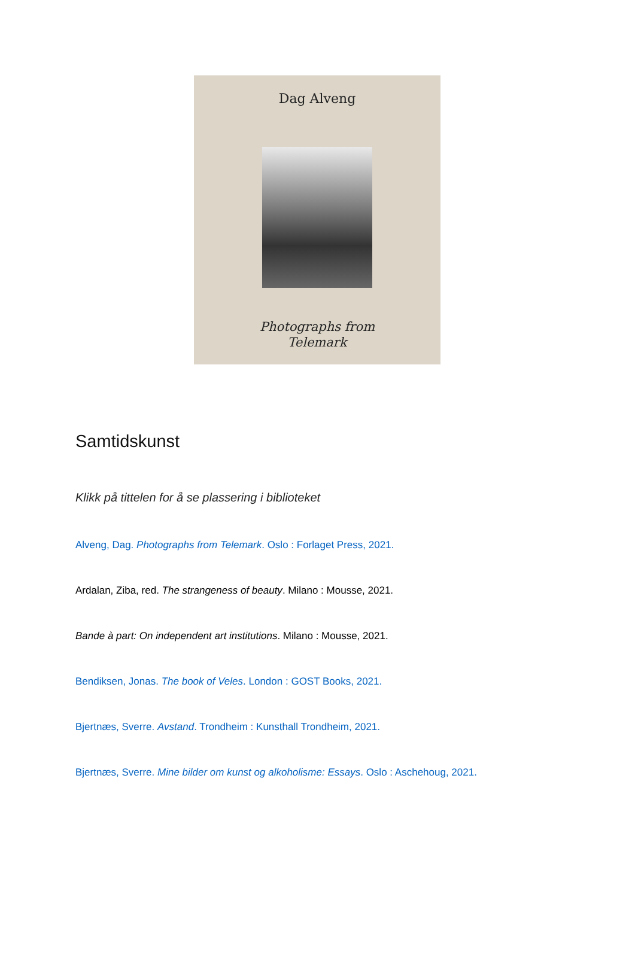Dag Alveng
Photographs from
Telemark
Samtidskunst
Klikk på tittelen for å se plassering i biblioteket
Alveng, Dag. Photographs from Telemark. Oslo : Forlaget Press, 2021.
Ardalan, Ziba, red. The strangeness of beauty. Milano : Mousse, 2021.
Bande à part: On independent art institutions. Milano : Mousse, 2021.
Bendiksen, Jonas. The book of Veles. London : GOST Books, 2021.
Bjertnæs, Sverre. Avstand. Trondheim : Kunsthall Trondheim, 2021.
Bjertnæs, Sverre. Mine bilder om kunst og alkoholisme: Essays. Oslo : Aschehoug, 2021.